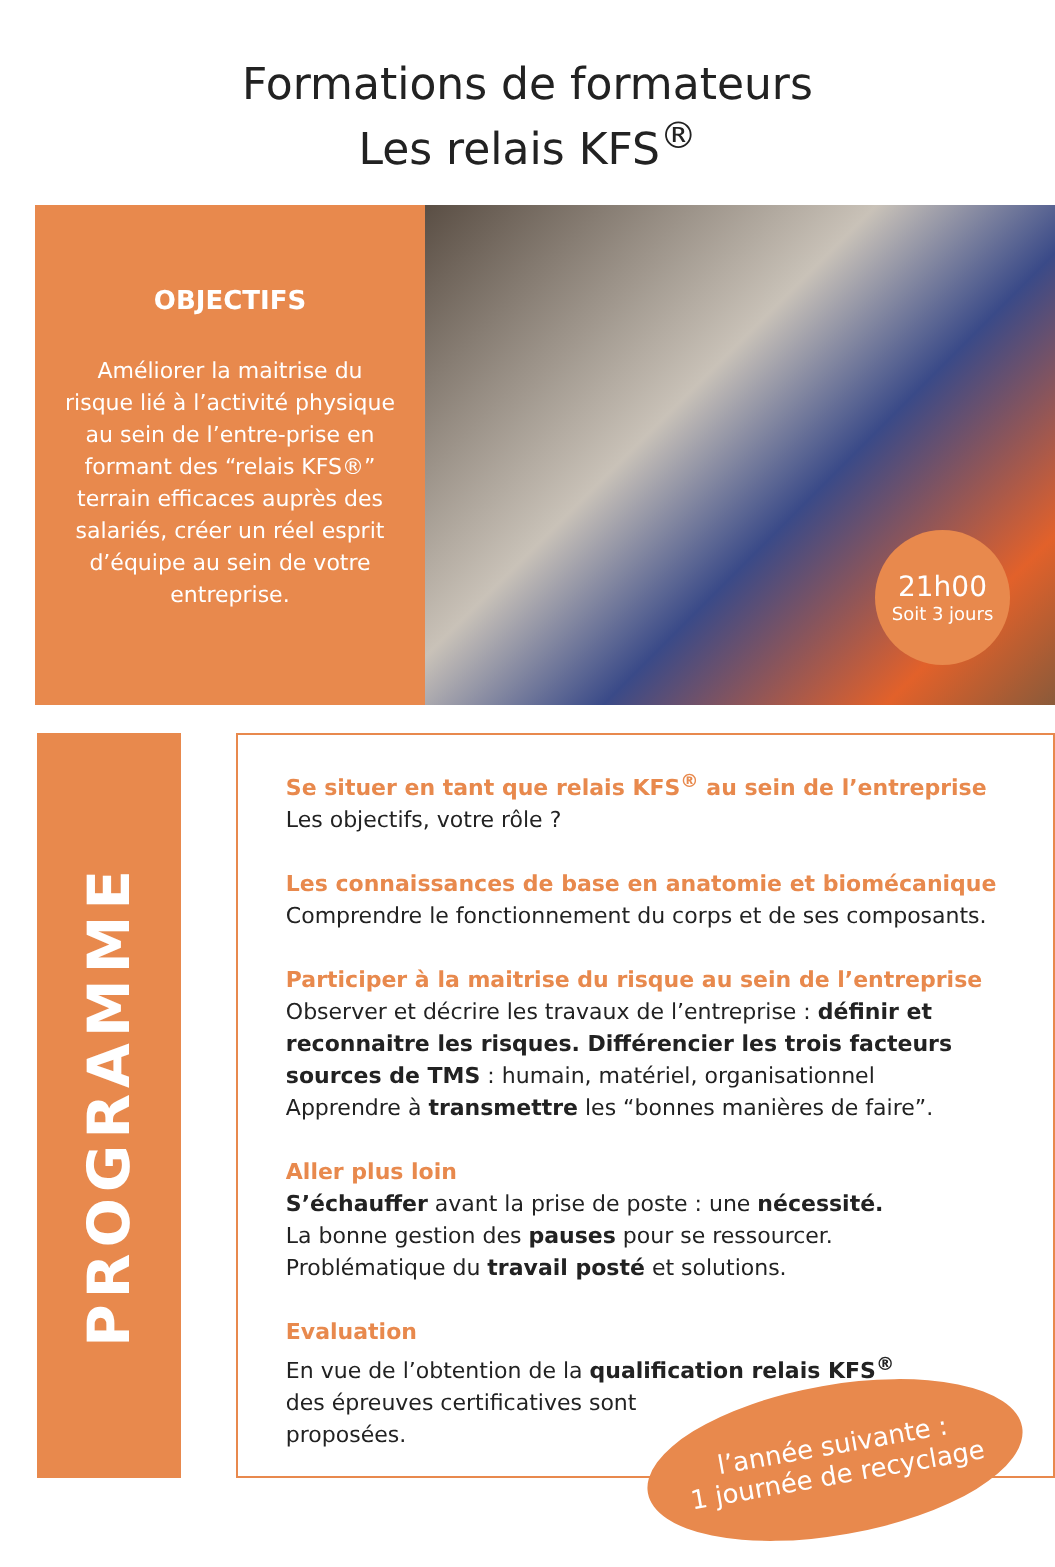Formations de formateurs
Les relais KFS<sup>®</sup>
OBJECTIFS
Améliorer la maitrise du risque lié à l’activité physique au sein de l’entre-prise en formant des “relais KFS®” terrain efficaces auprès des salariés, créer un réel esprit d’équipe au sein de votre entreprise.
21h00
Soit 3 jours
PROGRAMME
Se situer en tant que relais KFS<sup>®</sup> au sein de l’entreprise
Les objectifs, votre rôle ?
Les connaissances de base en anatomie et biomécanique
Comprendre le fonctionnement du corps et de ses composants.
Participer à la maitrise du risque au sein de l’entreprise
Observer et décrire les travaux de l’entreprise : définir et reconnaitre les risques. Différencier les trois facteurs sources de TMS : humain, matériel, organisationnel
Apprendre à transmettre les “bonnes manières de faire”.
Aller plus loin
S’échauffer avant la prise de poste : une nécessité.
La bonne gestion des pauses pour se ressourcer.
Problématique du travail posté et solutions.
Evaluation
En vue de l’obtention de la qualification relais KFS<sup>®</sup>
des épreuves certificatives sont
proposées.
l’année suivante :
1 journée de recyclage